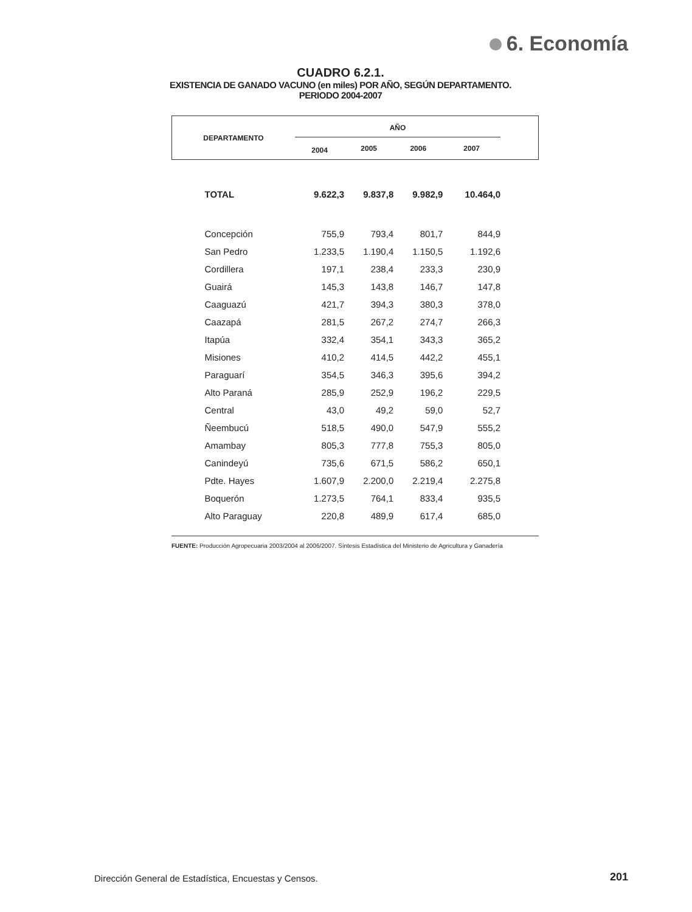6. Economía
CUADRO 6.2.1.
EXISTENCIA DE GANADO VACUNO (en miles) POR AÑO, SEGÚN DEPARTAMENTO.
PERIODO 2004-2007
| DEPARTAMENTO | AÑO | | | | |
| --- | --- | --- | --- | --- | --- |
| | 2004 | 2005 | 2006 | 2007 | |
| TOTAL | 9.622,3 | 9.837,8 | 9.982,9 | 10.464,0 | |
| Concepción | 755,9 | 793,4 | 801,7 | 844,9 | |
| San Pedro | 1.233,5 | 1.190,4 | 1.150,5 | 1.192,6 | |
| Cordillera | 197,1 | 238,4 | 233,3 | 230,9 | |
| Guairá | 145,3 | 143,8 | 146,7 | 147,8 | |
| Caaguazú | 421,7 | 394,3 | 380,3 | 378,0 | |
| Caazapá | 281,5 | 267,2 | 274,7 | 266,3 | |
| Itapúa | 332,4 | 354,1 | 343,3 | 365,2 | |
| Misiones | 410,2 | 414,5 | 442,2 | 455,1 | |
| Paraguarí | 354,5 | 346,3 | 395,6 | 394,2 | |
| Alto Paraná | 285,9 | 252,9 | 196,2 | 229,5 | |
| Central | 43,0 | 49,2 | 59,0 | 52,7 | |
| Ñeembucú | 518,5 | 490,0 | 547,9 | 555,2 | |
| Amambay | 805,3 | 777,8 | 755,3 | 805,0 | |
| Canindeyú | 735,6 | 671,5 | 586,2 | 650,1 | |
| Pdte. Hayes | 1.607,9 | 2.200,0 | 2.219,4 | 2.275,8 | |
| Boquerón | 1.273,5 | 764,1 | 833,4 | 935,5 | |
| Alto Paraguay | 220,8 | 489,9 | 617,4 | 685,0 | |
FUENTE: Producción Agropecuaria 2003/2004 al 2006/2007. Síntesis Estadística del Ministerio de Agricultura y Ganadería
Dirección General de Estadística, Encuestas y Censos.
201